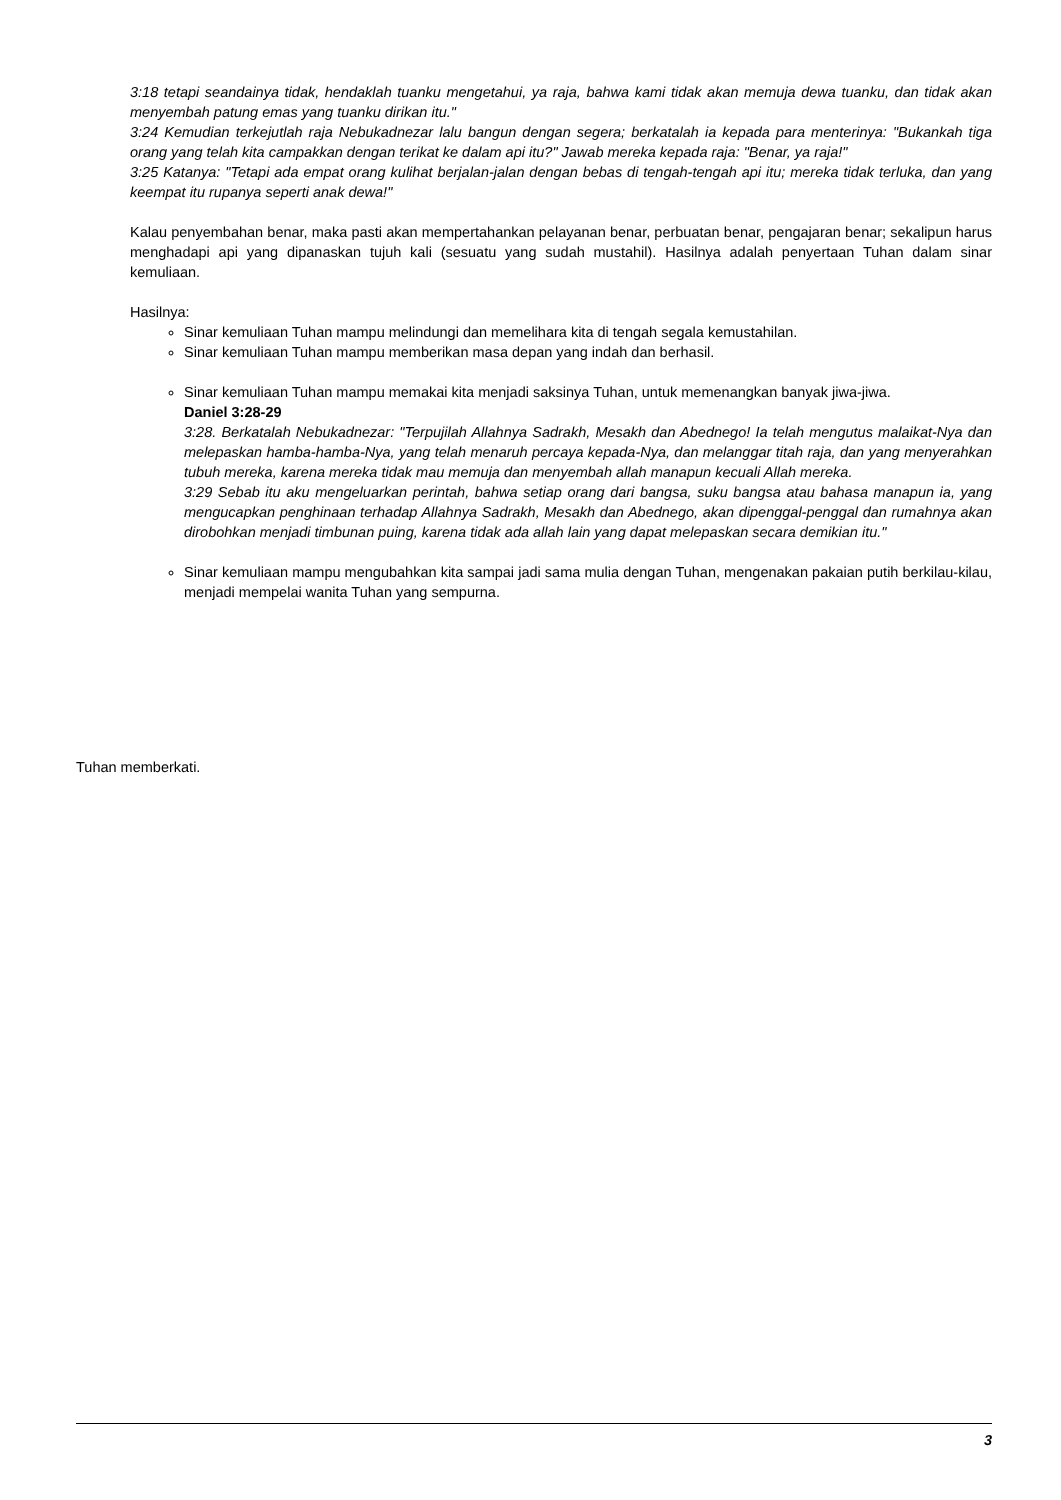3:18 tetapi seandainya tidak, hendaklah tuanku mengetahui, ya raja, bahwa kami tidak akan memuja dewa tuanku, dan tidak akan menyembah patung emas yang tuanku dirikan itu."
3:24 Kemudian terkejutlah raja Nebukadnezar lalu bangun dengan segera; berkatalah ia kepada para menterinya: "Bukankah tiga orang yang telah kita campakkan dengan terikat ke dalam api itu?" Jawab mereka kepada raja: "Benar, ya raja!"
3:25 Katanya: "Tetapi ada empat orang kulihat berjalan-jalan dengan bebas di tengah-tengah api itu; mereka tidak terluka, dan yang keempat itu rupanya seperti anak dewa!"
Kalau penyembahan benar, maka pasti akan mempertahankan pelayanan benar, perbuatan benar, pengajaran benar; sekalipun harus menghadapi api yang dipanaskan tujuh kali (sesuatu yang sudah mustahil). Hasilnya adalah penyertaan Tuhan dalam sinar kemuliaan.
Hasilnya:
Sinar kemuliaan Tuhan mampu melindungi dan memelihara kita di tengah segala kemustahilan.
Sinar kemuliaan Tuhan mampu memberikan masa depan yang indah dan berhasil.
Sinar kemuliaan Tuhan mampu memakai kita menjadi saksinya Tuhan, untuk memenangkan banyak jiwa-jiwa.
Daniel 3:28-29
3:28. Berkatalah Nebukadnezar: "Terpujilah Allahnya Sadrakh, Mesakh dan Abednego! Ia telah mengutus malaikat-Nya dan melepaskan hamba-hamba-Nya, yang telah menaruh percaya kepada-Nya, dan melanggar titah raja, dan yang menyerahkan tubuh mereka, karena mereka tidak mau memuja dan menyembah allah manapun kecuali Allah mereka.
3:29 Sebab itu aku mengeluarkan perintah, bahwa setiap orang dari bangsa, suku bangsa atau bahasa manapun ia, yang mengucapkan penghinaan terhadap Allahnya Sadrakh, Mesakh dan Abednego, akan dipenggal-penggal dan rumahnya akan dirobohkan menjadi timbunan puing, karena tidak ada allah lain yang dapat melepaskan secara demikian itu."
Sinar kemuliaan mampu mengubahkan kita sampai jadi sama mulia dengan Tuhan, mengenakan pakaian putih berkilau-kilau, menjadi mempelai wanita Tuhan yang sempurna.
Tuhan memberkati.
3